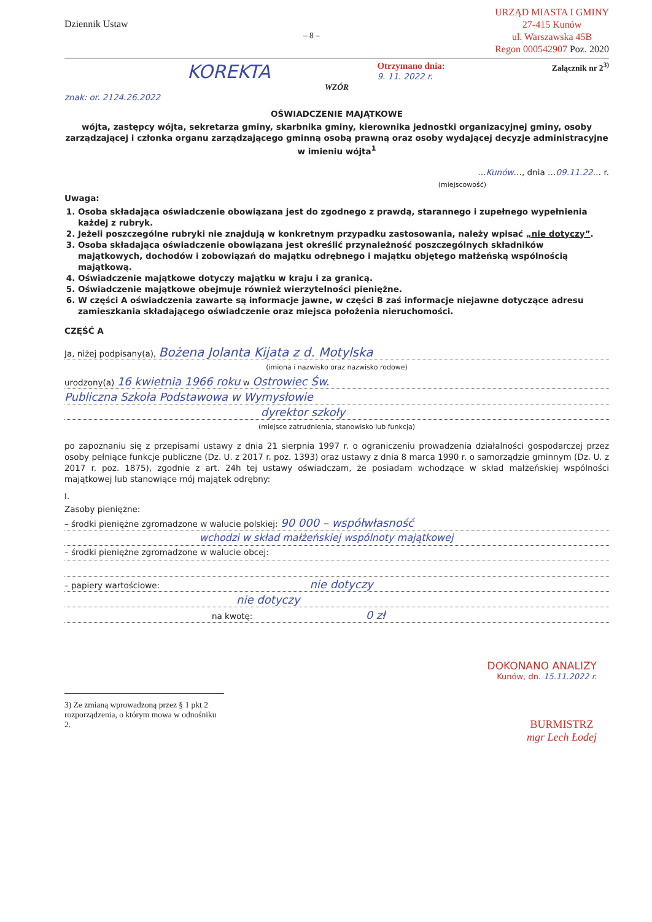Dziennik Ustaw
– 8 –
URZĄD MIASTA I GMINY
27-415 Kunów
ul. Warszawska 45B
Regon 000542907 Poz. 2020
KOREKTA
Otrzymano dnia:
9. 11. 2022 r.
Załącznik nr 2<sup>3)</sup>
WZÓR
znak: or. 2124.26.2022
OŚWIADCZENIE MAJĄTKOWE
wójta, zastępcy wójta, sekretarza gminy, skarbnika gminy, kierownika jednostki organizacyjnej gminy, osoby zarządzającej i członka organu zarządzającego gminną osobą prawną oraz osoby wydającej decyzje administracyjne w imieniu wójta<sup>1</sup>
…Kunów…, dnia …09.11.22… r.
(miejscowość)
Uwaga:
1. Osoba składająca oświadczenie obowiązana jest do zgodnego z prawdą, starannego i zupełnego wypełnienia każdej z rubryk.
2. Jeżeli poszczególne rubryki nie znajdują w konkretnym przypadku zastosowania, należy wpisać „nie dotyczy”.
3. Osoba składająca oświadczenie obowiązana jest określić przynależność poszczególnych składników majątkowych, dochodów i zobowiązań do majątku odrębnego i majątku objętego małżeńską wspólnością majątkową.
4. Oświadczenie majątkowe dotyczy majątku w kraju i za granicą.
5. Oświadczenie majątkowe obejmuje również wierzytelności pieniężne.
6. W części A oświadczenia zawarte są informacje jawne, w części B zaś informacje niejawne dotyczące adresu zamieszkania składającego oświadczenie oraz miejsca położenia nieruchomości.
CZĘŚĆ A
Ja, niżej podpisany(a), Bożena Jolanta Kijata z d. Motylska
(imiona i nazwisko oraz nazwisko rodowe)
urodzony(a) 16 kwietnia 1966 roku w Ostrowiec Św.
Publiczna Szkoła Podstawowa w Wymysłowie
dyrektor szkoły
(miejsce zatrudnienia, stanowisko lub funkcja)
po zapoznaniu się z przepisami ustawy z dnia 21 sierpnia 1997 r. o ograniczeniu prowadzenia działalności gospodarczej przez osoby pełniące funkcje publiczne (Dz. U. z 2017 r. poz. 1393) oraz ustawy z dnia 8 marca 1990 r. o samorządzie gminnym (Dz. U. z 2017 r. poz. 1875), zgodnie z art. 24h tej ustawy oświadczam, że posiadam wchodzące w skład małżeńskiej wspólności majątkowej lub stanowiące mój majątek odrębny:
I.
Zasoby pieniężne:
– środki pieniężne zgromadzone w walucie polskiej: 90 000 – współwłasność
wchodzi w skład małżeńskiej wspólnoty majątkowej
– środki pieniężne zgromadzone w walucie obcej:
– papiery wartościowe: nie dotyczy
nie dotyczy
na kwotę: 0 zł
DOKONANO ANALIZY
Kunów, dn. 15.11.2022 r.
3) Ze zmianą wprowadzoną przez § 1 pkt 2 rozporządzenia, o którym mowa w odnośniku 2.
BURMISTRZ
mgr Lech Łodej